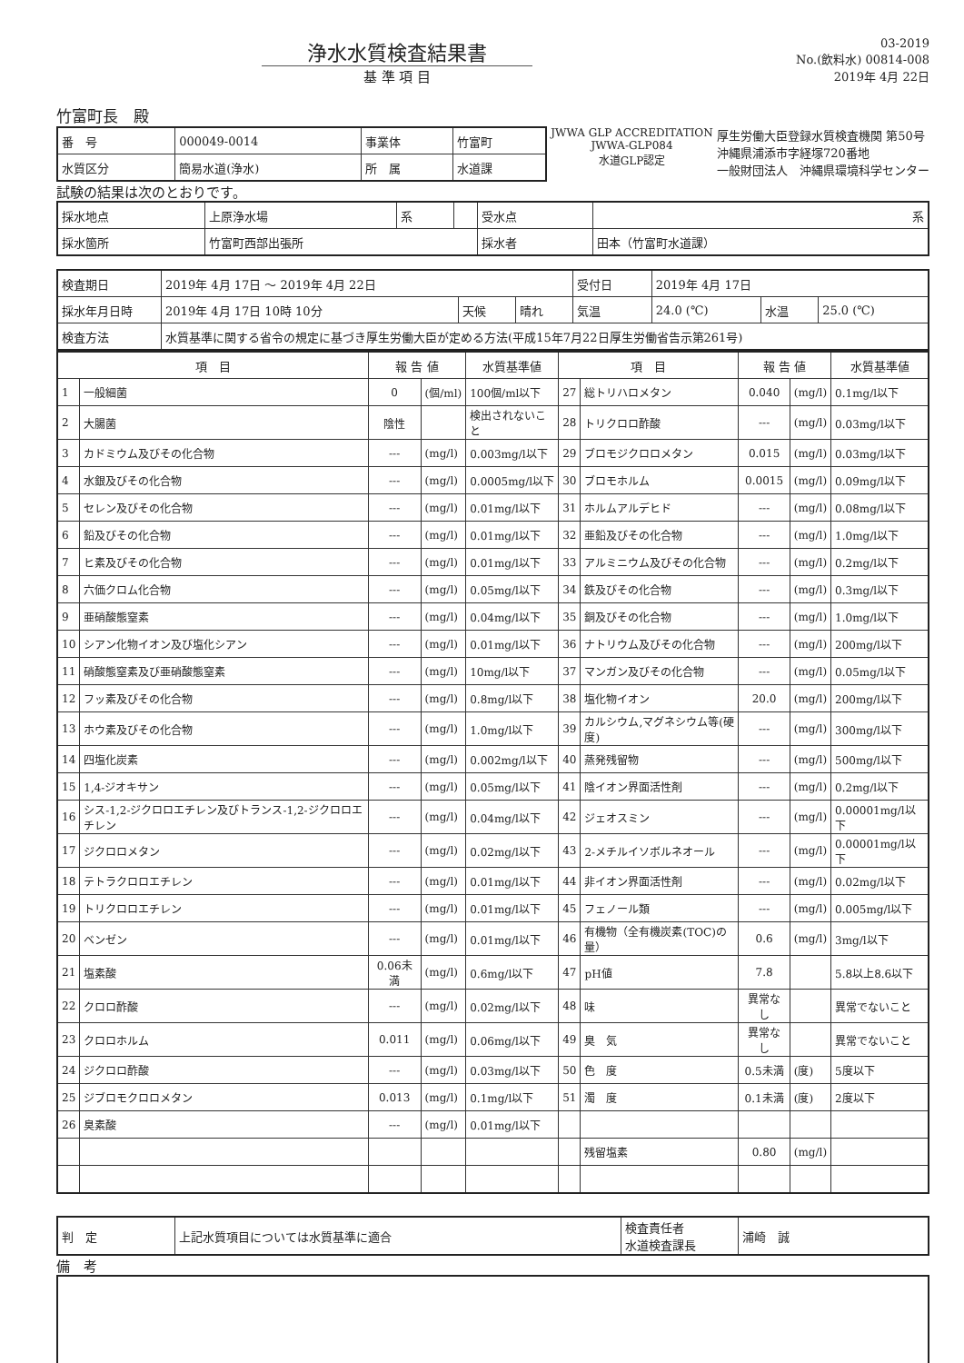浄水水質検査結果書
基 準 項 目
03-2019
No.(飲料水) 00814-008
2019年 4月 22日
竹富町長　殿
| 番 号 | 000049-0014 | 事業体 | 竹富町 |
| 水質区分 | 簡易水道(浄水) | 所 属 | 水道課 |
JWWA GLP ACCREDITATION
JWWA-GLP084
水道GLP認定
厚生労働大臣登録水質検査機関 第50号
沖縄県浦添市字経塚720番地
一般財団法人　沖縄県環境科学センター
試験の結果は次のとおりです。
| 採水地点 | 上原浄水場 | 系 | | 受水点 | 系 |
| 採水箇所 | 竹富町西部出張所 | | | 採水者 | 田本（竹富町水道課） |
| 検査期日 | 2019年 4月 17日 ～ 2019年 4月 22日 | | | 受付日 | 2019年 4月 17日 | | |
| 採水年月日時 | 2019年 4月 17日 10時 10分 | 天候 | 晴れ | 気温 | 24.0 (℃) | 水温 | 25.0 (℃) |
| 検査方法 | 水質基準に関する省令の規定に基づき厚生労働大臣が定める方法(平成15年7月22日厚生労働省告示第261号) | | | | | | |
| 項 目 | | 報 告 値 | | 水質基準値 | 項 目 | | 報 告 値 | | 水質基準値 |
| --- | --- | --- | --- | --- | --- | --- | --- | --- | --- |
| 1 | 一般細菌 | 0 | (個/ml) | 100個/ml以下 | 27 | 総トリハロメタン | 0.040 | (mg/l) | 0.1mg/l以下 |
| 2 | 大腸菌 | 陰性 | | 検出されないこと | 28 | トリクロロ酢酸 | --- | (mg/l) | 0.03mg/l以下 |
| 3 | カドミウム及びその化合物 | --- | (mg/l) | 0.003mg/l以下 | 29 | ブロモジクロロメタン | 0.015 | (mg/l) | 0.03mg/l以下 |
| 4 | 水銀及びその化合物 | --- | (mg/l) | 0.0005mg/l以下 | 30 | ブロモホルム | 0.0015 | (mg/l) | 0.09mg/l以下 |
| 5 | セレン及びその化合物 | --- | (mg/l) | 0.01mg/l以下 | 31 | ホルムアルデヒド | --- | (mg/l) | 0.08mg/l以下 |
| 6 | 鉛及びその化合物 | --- | (mg/l) | 0.01mg/l以下 | 32 | 亜鉛及びその化合物 | --- | (mg/l) | 1.0mg/l以下 |
| 7 | ヒ素及びその化合物 | --- | (mg/l) | 0.01mg/l以下 | 33 | アルミニウム及びその化合物 | --- | (mg/l) | 0.2mg/l以下 |
| 8 | 六価クロム化合物 | --- | (mg/l) | 0.05mg/l以下 | 34 | 鉄及びその化合物 | --- | (mg/l) | 0.3mg/l以下 |
| 9 | 亜硝酸態窒素 | --- | (mg/l) | 0.04mg/l以下 | 35 | 銅及びその化合物 | --- | (mg/l) | 1.0mg/l以下 |
| 10 | シアン化物イオン及び塩化シアン | --- | (mg/l) | 0.01mg/l以下 | 36 | ナトリウム及びその化合物 | --- | (mg/l) | 200mg/l以下 |
| 11 | 硝酸態窒素及び亜硝酸態窒素 | --- | (mg/l) | 10mg/l以下 | 37 | マンガン及びその化合物 | --- | (mg/l) | 0.05mg/l以下 |
| 12 | フッ素及びその化合物 | --- | (mg/l) | 0.8mg/l以下 | 38 | 塩化物イオン | 20.0 | (mg/l) | 200mg/l以下 |
| 13 | ホウ素及びその化合物 | --- | (mg/l) | 1.0mg/l以下 | 39 | カルシウム,マグネシウム等(硬度) | --- | (mg/l) | 300mg/l以下 |
| 14 | 四塩化炭素 | --- | (mg/l) | 0.002mg/l以下 | 40 | 蒸発残留物 | --- | (mg/l) | 500mg/l以下 |
| 15 | 1,4-ジオキサン | --- | (mg/l) | 0.05mg/l以下 | 41 | 陰イオン界面活性剤 | --- | (mg/l) | 0.2mg/l以下 |
| 16 | シス-1,2-ジクロロエチレン及びトランス-1,2-ジクロロエチレン | --- | (mg/l) | 0.04mg/l以下 | 42 | ジェオスミン | --- | (mg/l) | 0.00001mg/l以下 |
| 17 | ジクロロメタン | --- | (mg/l) | 0.02mg/l以下 | 43 | 2-メチルイソボルネオール | --- | (mg/l) | 0.00001mg/l以下 |
| 18 | テトラクロロエチレン | --- | (mg/l) | 0.01mg/l以下 | 44 | 非イオン界面活性剤 | --- | (mg/l) | 0.02mg/l以下 |
| 19 | トリクロロエチレン | --- | (mg/l) | 0.01mg/l以下 | 45 | フェノール類 | --- | (mg/l) | 0.005mg/l以下 |
| 20 | ベンゼン | --- | (mg/l) | 0.01mg/l以下 | 46 | 有機物（全有機炭素(TOC)の量） | 0.6 | (mg/l) | 3mg/l以下 |
| 21 | 塩素酸 | 0.06未満 | (mg/l) | 0.6mg/l以下 | 47 | pH値 | 7.8 | | 5.8以上8.6以下 |
| 22 | クロロ酢酸 | --- | (mg/l) | 0.02mg/l以下 | 48 | 味 | 異常なし | | 異常でないこと |
| 23 | クロロホルム | 0.011 | (mg/l) | 0.06mg/l以下 | 49 | 臭 気 | 異常なし | | 異常でないこと |
| 24 | ジクロロ酢酸 | --- | (mg/l) | 0.03mg/l以下 | 50 | 色 度 | 0.5未満 | (度) | 5度以下 |
| 25 | ジブロモクロロメタン | 0.013 | (mg/l) | 0.1mg/l以下 | 51 | 濁 度 | 0.1未満 | (度) | 2度以下 |
| 26 | 臭素酸 | --- | (mg/l) | 0.01mg/l以下 | | | | | |
| | | | | | | 残留塩素 | 0.80 | (mg/l) | |
| 判 定 | 上記水質項目については水質基準に適合 | 検査責任者 水道検査課長 | 浦崎 誠 |
備　考